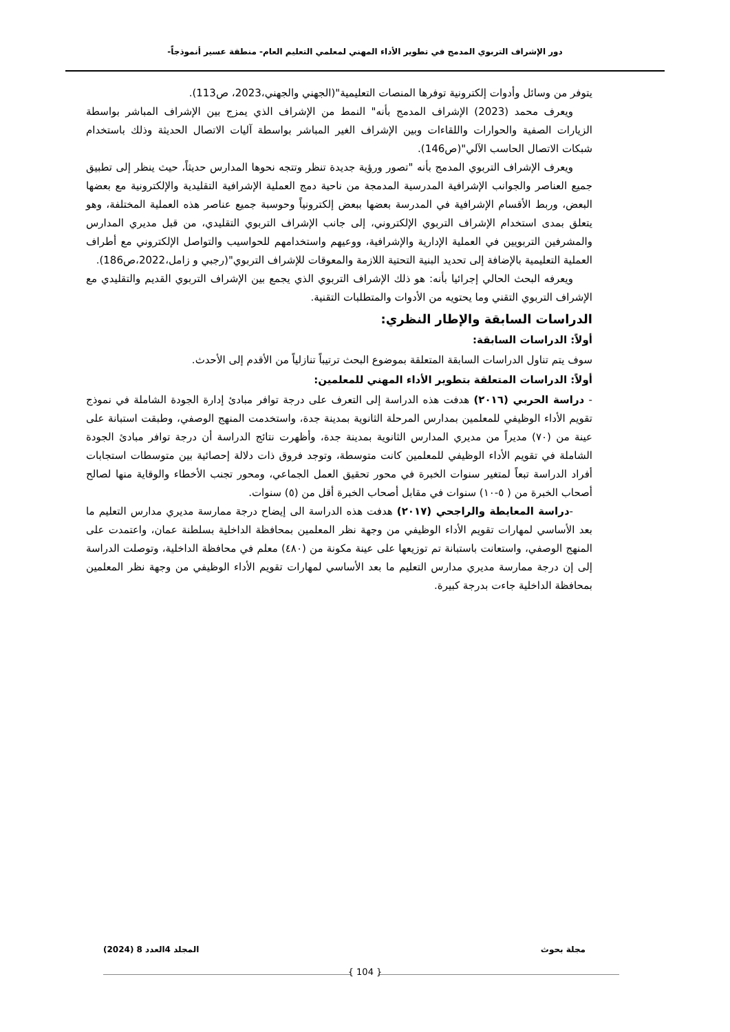دور الإشراف التربوي المدمج في تطوير الأداء المهني لمعلمي التعليم العام- منطقة عسير أنموذجاً-
يتوفر من وسائل وأدوات إلكترونية توفرها المنصات التعليمية"(الجهني والجهني،2023، ص113).
ويعرف محمد (2023) الإشراف المدمج بأنه" النمط من الإشراف الذي يمزج بين الإشراف المباشر بواسطة الزيارات الصفية والحوارات واللقاءات وبين الإشراف الغير المباشر بواسطة آليات الاتصال الحديثة وذلك باستخدام شبكات الاتصال الحاسب الآلي"(ص146).
ويعرف الإشراف التربوي المدمج بأنه "تصور ورؤية جديدة تنظر وتتجه نحوها المدارس حديثاً، حيث ينظر إلى تطبيق جميع العناصر والجوانب الإشرافية المدرسية المدمجة من ناحية دمج العملية الإشرافية التقليدية والإلكترونية مع بعضها البعض، وربط الأقسام الإشرافية في المدرسة بعضها ببعض إلكترونياً وحوسبة جميع عناصر هذه العملية المختلفة، وهو يتعلق بمدى استخدام الإشراف التربوي الإلكتروني، إلى جانب الإشراف التربوي التقليدي، من قبل مديري المدارس والمشرفين التربويين في العملية الإدارية والإشرافية، ووعيهم واستخدامهم للحواسيب والتواصل الإلكتروني مع أطراف العملية التعليمية بالإضافة إلى تحديد البنية التحتية اللازمة والمعوقات للإشراف التربوي"(رجبي و زامل،2022،ص186).
ويعرفه البحث الحالي إجرائيا بأنه: هو ذلك الإشراف التربوي الذي يجمع بين الإشراف التربوي القديم والتقليدي مع الإشراف التربوي التقني وما يحتويه من الأدوات والمتطلبات التقنية.
الدراسات السابقة والإطار النظري:
أولاً: الدراسات السابقة:
سوف يتم تناول الدراسات السابقة المتعلقة بموضوع البحث ترتيباً تنازلياً من الأقدم إلى الأحدث.
أولاً: الدراسات المتعلقة بتطوير الأداء المهني للمعلمين:
- دراسة الحربي (٢٠١٦) هدفت هذه الدراسة إلى التعرف على درجة توافر مبادئ إدارة الجودة الشاملة في نموذج تقويم الأداء الوظيفي للمعلمين بمدارس المرحلة الثانوية بمدينة جدة، واستخدمت المنهج الوصفي، وطبقت استبانة على عينة من (٧٠) مديراً من مديري المدارس الثانوية بمدينة جدة، وأظهرت نتائج الدراسة أن درجة توافر مبادئ الجودة الشاملة في تقويم الأداء الوظيفي للمعلمين كانت متوسطة، وتوجد فروق ذات دلالة إحصائية بين متوسطات استجابات أفراد الدراسة تبعاً لمتغير سنوات الخبرة في محور تحقيق العمل الجماعي، ومحور تجنب الأخطاء والوقاية منها لصالح أصحاب الخبرة من ( ٥-١٠) سنوات في مقابل أصحاب الخبرة أقل من (٥) سنوات.
-دراسة المعايطة والراجحي (٢٠١٧) هدفت هذه الدراسة الى إيضاح درجة ممارسة مديري مدارس التعليم ما بعد الأساسي لمهارات تقويم الأداء الوظيفي من وجهة نظر المعلمين بمحافظة الداخلية بسلطنة عمان، واعتمدت على المنهج الوصفي، واستعانت باستبانة تم توزيعها على عينة مكونة من (٤٨٠) معلم في محافظة الداخلية، وتوصلت الدراسة إلى إن درجة ممارسة مديري مدارس التعليم ما بعد الأساسي لمهارات تقويم الأداء الوظيفي من وجهة نظر المعلمين بمحافظة الداخلية جاءت بدرجة كبيرة.
مجلة بحوث المجلد 4العدد 8 (2024)
{ 104 }